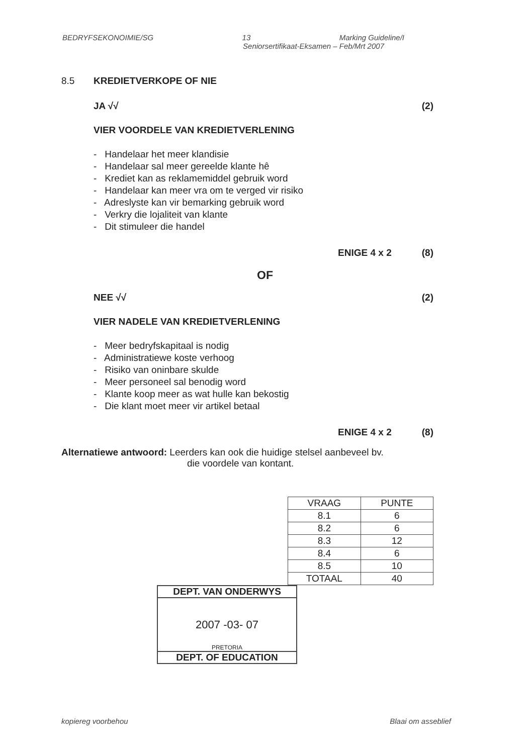BEDRYFSEKONOIMIE/SG 13 Marking Guideline/I
Seniorsertifikaat-Eksamen – Feb/Mrt 2007
8.5 KREDIETVERKOPE OF NIE
JA √√ (2)
VIER VOORDELE VAN KREDIETVERLENING
- Handelaar het meer klandisie
- Handelaar sal meer gereelde klante hê
- Krediet kan as reklamemiddel gebruik word
- Handelaar kan meer vra om te verged vir risiko
- Adreslyste kan vir bemarking gebruik word
- Verkry die lojaliteit van klante
- Dit stimuleer die handel
ENIGE 4 x 2 (8)
OF
NEE √√ (2)
VIER NADELE VAN KREDIETVERLENING
- Meer bedryfskapitaal is nodig
- Administratiewe koste verhoog
- Risiko van oninbare skulde
- Meer personeel sal benodig word
- Klante koop meer as wat hulle kan bekostig
- Die klant moet meer vir artikel betaal
ENIGE 4 x 2 (8)
Alternatiewe antwoord: Leerders kan ook die huidige stelsel aanbeveel bv.
die voordele van kontant.
| VRAAG | PUNTE |
| --- | --- |
| 8.1 | 6 |
| 8.2 | 6 |
| 8.3 | 12 |
| 8.4 | 6 |
| 8.5 | 10 |
| TOTAAL | 40 |
DEPT. VAN ONDERWYS
2007 -03- 07
PRETORIA
DEPT. OF EDUCATION
kopiereg voorbehou Blaai om asseblief